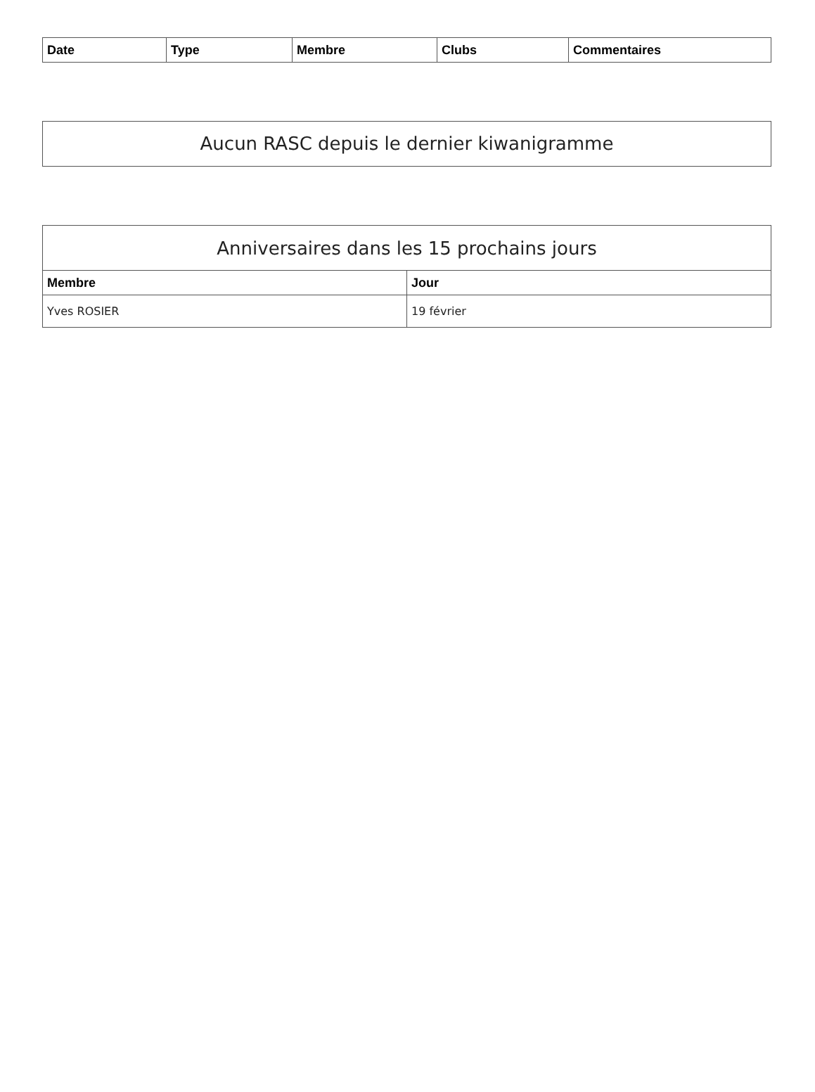| Date | Type | Membre | Clubs | Commentaires |
| --- | --- | --- | --- | --- |
Aucun RASC depuis le dernier kiwanigramme
| Anniversaires dans les 15 prochains jours | |
| --- | --- |
| Membre | Jour |
| Yves ROSIER | 19 février |